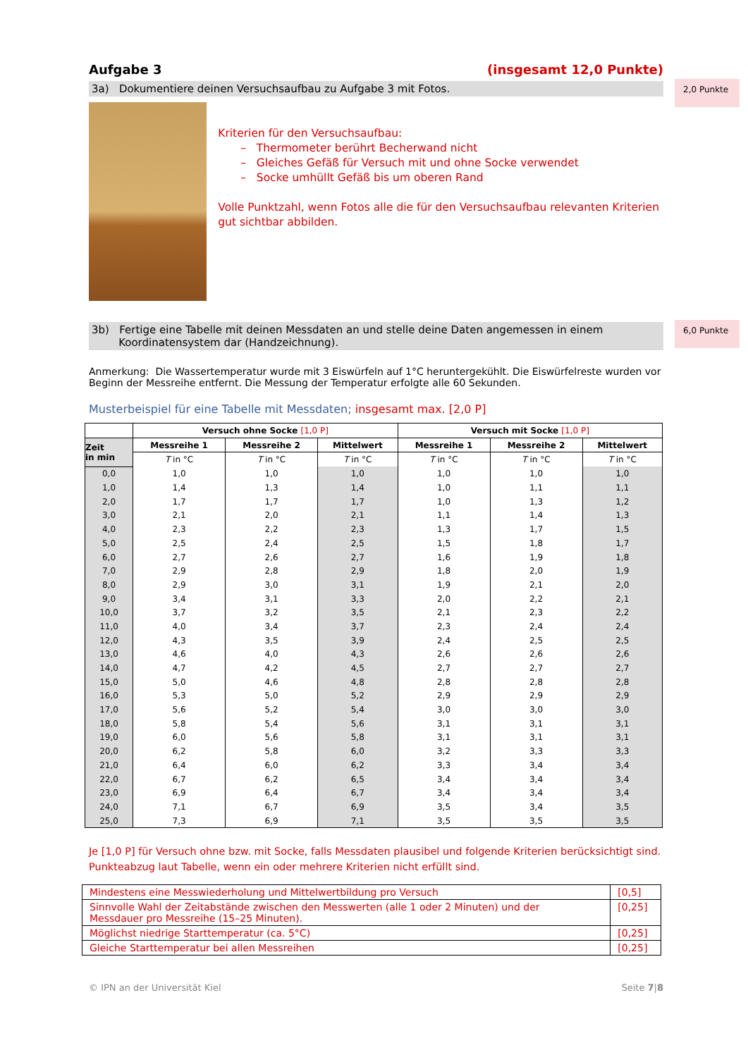Aufgabe 3 (insgesamt 12,0 Punkte)
3a) Dokumentiere deinen Versuchsaufbau zu Aufgabe 3 mit Fotos.
2,0 Punkte
Kriterien für den Versuchsaufbau:
– Thermometer berührt Becherwand nicht
– Gleiches Gefäß für Versuch mit und ohne Socke verwendet
– Socke umhüllt Gefäß bis um oberen Rand
Volle Punktzahl, wenn Fotos alle die für den Versuchsaufbau relevanten Kriterien gut sichtbar abbilden.
3b) Fertige eine Tabelle mit deinen Messdaten an und stelle deine Daten angemessen in einem
Koordinatensystem dar (Handzeichnung).
6,0 Punkte
Anmerkung: Die Wassertemperatur wurde mit 3 Eiswürfeln auf 1°C heruntergekühlt. Die Eiswürfelreste wurden vor Beginn der Messreihe entfernt. Die Messung der Temperatur erfolgte alle 60 Sekunden.
Musterbeispiel für eine Tabelle mit Messdaten; insgesamt max. [2,0 P]
| | Versuch ohne Socke [1,0 P] | | | Versuch mit Socke [1,0 P] | | |
| --- | --- | --- | --- | --- | --- | --- |
| Zeit in min | Messreihe 1 | Messreihe 2 | Mittelwert | Messreihe 1 | Messreihe 2 | Mittelwert |
| | T in °C | T in °C | T in °C | T in °C | T in °C | T in °C |
| 0,0 | 1,0 | 1,0 | 1,0 | 1,0 | 1,0 | 1,0 |
| 1,0 | 1,4 | 1,3 | 1,4 | 1,0 | 1,1 | 1,1 |
| 2,0 | 1,7 | 1,7 | 1,7 | 1,0 | 1,3 | 1,2 |
| 3,0 | 2,1 | 2,0 | 2,1 | 1,1 | 1,4 | 1,3 |
| 4,0 | 2,3 | 2,2 | 2,3 | 1,3 | 1,7 | 1,5 |
| 5,0 | 2,5 | 2,4 | 2,5 | 1,5 | 1,8 | 1,7 |
| 6,0 | 2,7 | 2,6 | 2,7 | 1,6 | 1,9 | 1,8 |
| 7,0 | 2,9 | 2,8 | 2,9 | 1,8 | 2,0 | 1,9 |
| 8,0 | 2,9 | 3,0 | 3,1 | 1,9 | 2,1 | 2,0 |
| 9,0 | 3,4 | 3,1 | 3,3 | 2,0 | 2,2 | 2,1 |
| 10,0 | 3,7 | 3,2 | 3,5 | 2,1 | 2,3 | 2,2 |
| 11,0 | 4,0 | 3,4 | 3,7 | 2,3 | 2,4 | 2,4 |
| 12,0 | 4,3 | 3,5 | 3,9 | 2,4 | 2,5 | 2,5 |
| 13,0 | 4,6 | 4,0 | 4,3 | 2,6 | 2,6 | 2,6 |
| 14,0 | 4,7 | 4,2 | 4,5 | 2,7 | 2,7 | 2,7 |
| 15,0 | 5,0 | 4,6 | 4,8 | 2,8 | 2,8 | 2,8 |
| 16,0 | 5,3 | 5,0 | 5,2 | 2,9 | 2,9 | 2,9 |
| 17,0 | 5,6 | 5,2 | 5,4 | 3,0 | 3,0 | 3,0 |
| 18,0 | 5,8 | 5,4 | 5,6 | 3,1 | 3,1 | 3,1 |
| 19,0 | 6,0 | 5,6 | 5,8 | 3,1 | 3,1 | 3,1 |
| 20,0 | 6,2 | 5,8 | 6,0 | 3,2 | 3,3 | 3,3 |
| 21,0 | 6,4 | 6,0 | 6,2 | 3,3 | 3,4 | 3,4 |
| 22,0 | 6,7 | 6,2 | 6,5 | 3,4 | 3,4 | 3,4 |
| 23,0 | 6,9 | 6,4 | 6,7 | 3,4 | 3,4 | 3,4 |
| 24,0 | 7,1 | 6,7 | 6,9 | 3,5 | 3,4 | 3,5 |
| 25,0 | 7,3 | 6,9 | 7,1 | 3,5 | 3,5 | 3,5 |
Je [1,0 P] für Versuch ohne bzw. mit Socke, falls Messdaten plausibel und folgende Kriterien berücksichtigt sind. Punkteabzug laut Tabelle, wenn ein oder mehrere Kriterien nicht erfüllt sind.
| Mindestens eine Messwiederholung und Mittelwertbildung pro Versuch | [0,5] |
| Sinnvolle Wahl der Zeitabstände zwischen den Messwerten (alle 1 oder 2 Minuten) und der Messdauer pro Messreihe (15–25 Minuten). | [0,25] |
| Möglichst niedrige Starttemperatur (ca. 5°C) | [0,25] |
| Gleiche Starttemperatur bei allen Messreihen | [0,25] |
© IPN an der Universität Kiel Seite 7|8